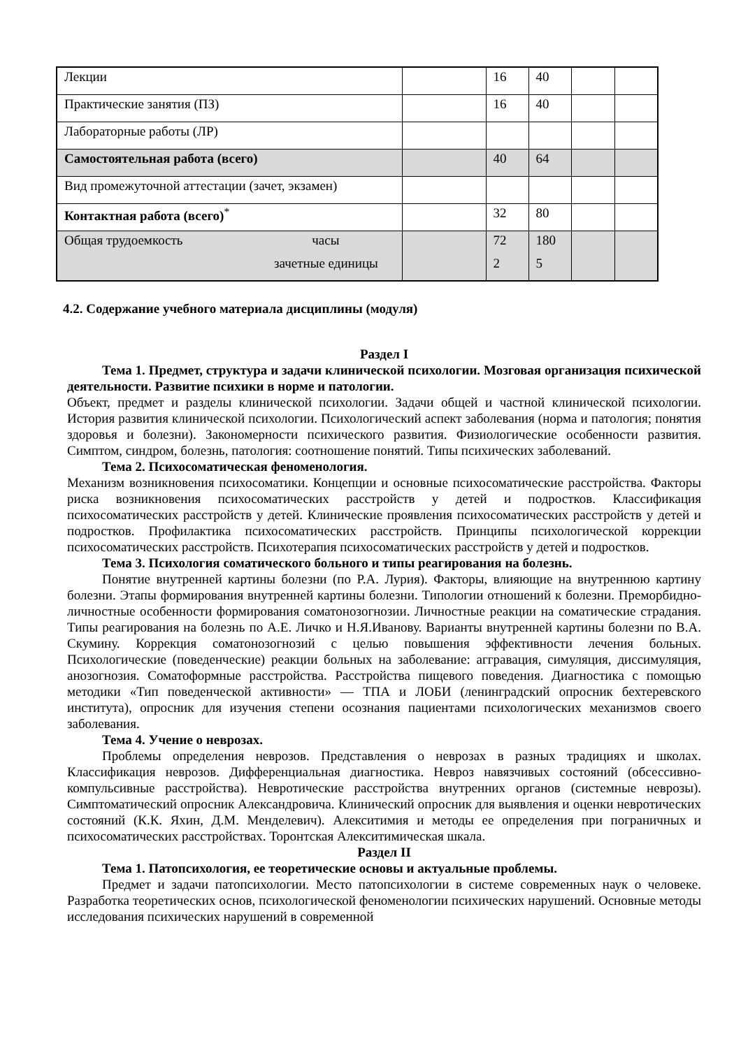| Лекции | | 16 | 40 | | |
| Практические занятия (ПЗ) | | 16 | 40 | | |
| Лабораторные работы (ЛР) | | | | | |
| Самостоятельная работа (всего) | | 40 | 64 | | |
| Вид промежуточной аттестации (зачет, экзамен) | | | | | |
| Контактная работа (всего)<sup>*</sup> | | 32 | 80 | | |
| Общая трудоемкость часы зачетные единицы | | 72 2 | 180 5 | | |
4.2. Содержание учебного материала дисциплины (модуля)
Раздел I
Тема 1. Предмет, структура и задачи клинической психологии. Мозговая организация психической деятельности. Развитие психики в норме и патологии.
Объект, предмет и разделы клинической психологии. Задачи общей и частной клинической психологии. История развития клинической психологии. Психологический аспект заболевания (норма и патология; понятия здоровья и болезни). Закономерности психического развития. Физиологические особенности развития. Симптом, синдром, болезнь, патология: соотношение понятий. Типы психических заболеваний.
Тема 2. Психосоматическая феноменология.
Механизм возникновения психосоматики. Концепции и основные психосоматические расстройства. Факторы риска возникновения психосоматических расстройств у детей и подростков. Классификация психосоматических расстройств у детей. Клинические проявления психосоматических расстройств у детей и подростков. Профилактика психосоматических расстройств. Принципы психологической коррекции психосоматических расстройств. Психотерапия психосоматических расстройств у детей и подростков.
Тема 3. Психология соматического больного и типы реагирования на болезнь.
Понятие внутренней картины болезни (по Р.А. Лурия). Факторы, влияющие на внутреннюю картину болезни. Этапы формирования внутренней картины болезни. Типологии отношений к болезни. Преморбидно-личностные особенности формирования соматонозогнозии. Личностные реакции на соматические страдания. Типы реагирования на болезнь по А.Е. Личко и Н.Я.Иванову. Варианты внутренней картины болезни по В.А. Скумину. Коррекция соматонозогнозий с целью повышения эффективности лечения больных. Психологические (поведенческие) реакции больных на заболевание: аггравация, симуляция, диссимуляция, анозогнозия. Соматоформные расстройства. Расстройства пищевого поведения. Диагностика с помощью методики «Тип поведенческой активности» — ТПА и ЛОБИ (ленинградский опросник бехтеревского института), опросник для изучения степени осознания пациентами психологических механизмов своего заболевания.
Тема 4. Учение о неврозах.
Проблемы определения неврозов. Представления о неврозах в разных традициях и школах. Классификация неврозов. Дифференциальная диагностика. Невроз навязчивых состояний (обсессивно-компульсивные расстройства). Невротические расстройства внутренних органов (системные неврозы). Симптоматический опросник Александровича. Клинический опросник для выявления и оценки невротических состояний (К.К. Яхин, Д.М. Менделевич). Алекситимия и методы ее определения при пограничных и психосоматических расстройствах. Торонтская Алекситимическая шкала.
Раздел II
Тема 1. Патопсихология, ее теоретические основы и актуальные проблемы.
Предмет и задачи патопсихологии. Место патопсихологии в системе современных наук о человеке. Разработка теоретических основ, психологической феноменологии психических нарушений. Основные методы исследования психических нарушений в современной